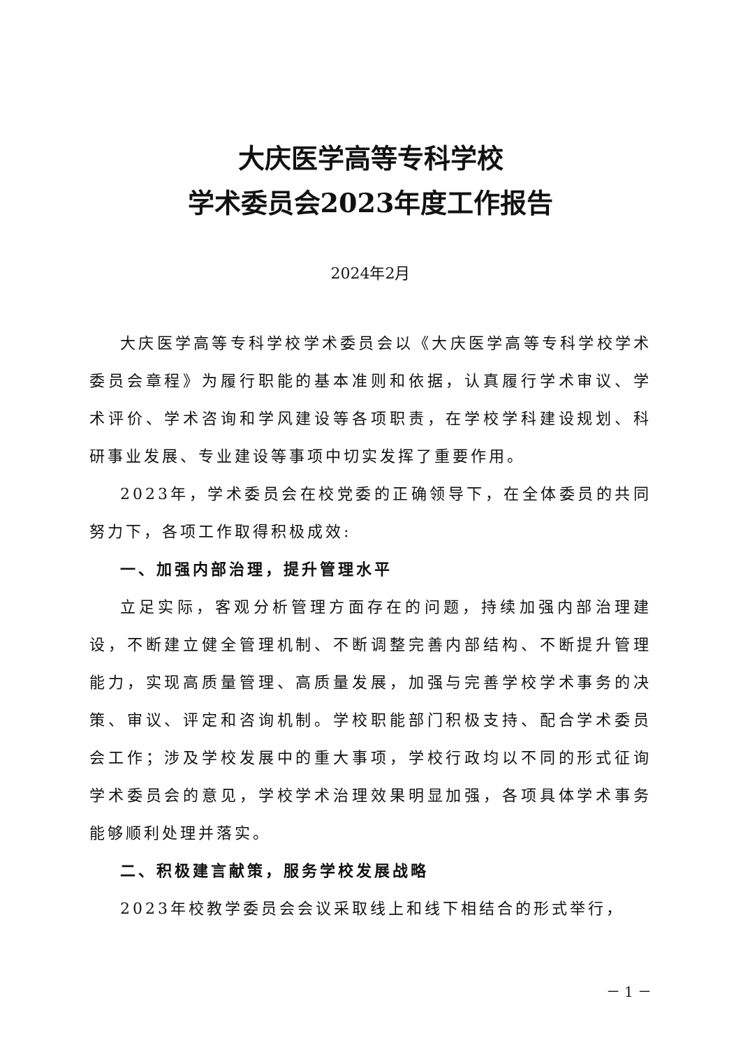大庆医学高等专科学校
学术委员会2023年度工作报告
2024年2月
大庆医学高等专科学校学术委员会以《大庆医学高等专科学校学术委员会章程》为履行职能的基本准则和依据，认真履行学术审议、学术评价、学术咨询和学风建设等各项职责，在学校学科建设规划、科研事业发展、专业建设等事项中切实发挥了重要作用。
2023年，学术委员会在校党委的正确领导下，在全体委员的共同努力下，各项工作取得积极成效:
一、加强内部治理，提升管理水平
立足实际，客观分析管理方面存在的问题，持续加强内部治理建设，不断建立健全管理机制、不断调整完善内部结构、不断提升管理能力，实现高质量管理、高质量发展，加强与完善学校学术事务的决策、审议、评定和咨询机制。学校职能部门积极支持、配合学术委员会工作；涉及学校发展中的重大事项，学校行政均以不同的形式征询学术委员会的意见，学校学术治理效果明显加强，各项具体学术事务能够顺利处理并落实。
二、积极建言献策，服务学校发展战略
2023年校教学委员会会议采取线上和线下相结合的形式举行，
－ 1 －